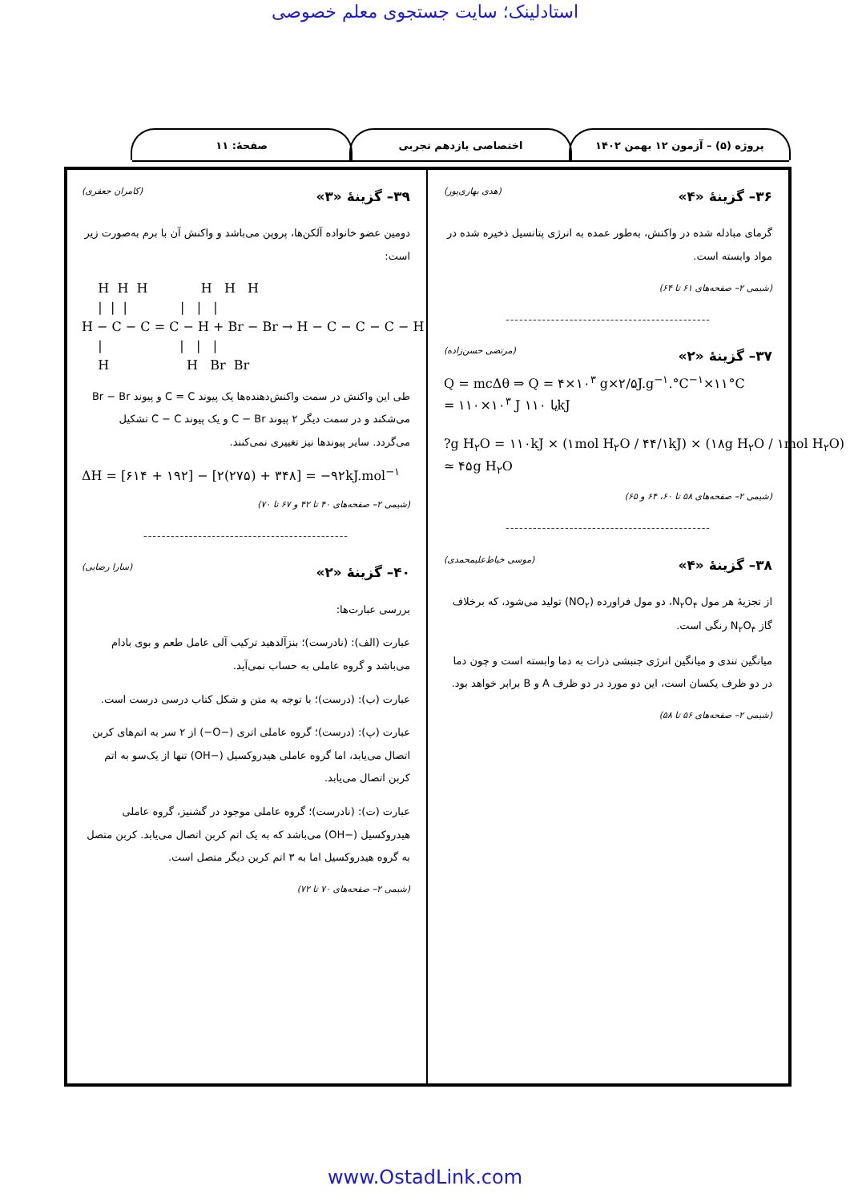استادلینک؛ سایت جستجوی معلم خصوصی
پروژه (۵) – آزمون ۱۲ بهمن ۱۴۰۲ اختصاصی یازدهم تجربی صفحهٔ: ۱۱
۳۶– گزینهٔ «۴» (هدی بهاری‌پور)
گرمای مبادله شده در واکنش، به‌طور عمده به انرژی پتانسیل ذخیره شده در مواد وابسته است.
(شیمی ۲– صفحه‌های ۶۱ تا ۶۴)
---------------------------------------------
۳۷– گزینهٔ «۲» (مرتضی حسن‌زاده)
Q = mcΔθ ⇒ Q = ۴×۱۰<sup>۳</sup> g×۲/۵J.g<sup>−۱</sup>.°C<sup>−۱</sup>×۱۱°C = ۱۱۰×۱۰<sup>۳</sup> J یا ۱۱۰kJ ?g H<sub>۲</sub>O = ۱۱۰kJ × (۱mol H<sub>۲</sub>O / ۴۴/۱kJ) × (۱۸g H<sub>۲</sub>O / ۱mol H<sub>۲</sub>O) ≃ ۴۵g H<sub>۲</sub>O
(شیمی ۲– صفحه‌های ۵۸ تا ۶۰، ۶۴ و ۶۵)
---------------------------------------------
۳۸– گزینهٔ «۴» (موسی خیاط‌علیمحمدی)
از تجزیهٔ هر مول N<sub>۲</sub>O<sub>۴</sub>، دو مول فراورده (NO<sub>۲</sub>) تولید می‌شود، که برخلاف گاز N<sub>۲</sub>O<sub>۴</sub> رنگی است.
میانگین تندی و میانگین انرژی جنبشی ذرات به دما وابسته است و چون دما در دو ظرف یکسان است، این دو مورد در دو ظرف A و B برابر خواهد بود.
(شیمی ۲– صفحه‌های ۵۶ تا ۵۸)
۳۹– گزینهٔ «۳» (کامران جعفری)
دومین عضو خانواده آلکن‌ها، پروپن می‌باشد و واکنش آن با برم به‌صورت زیر است:
H H H H H H | | | | | | H − C − C = C − H + Br − Br → H − C − C − C − H | | | | H H Br Br
طی این واکنش در سمت واکنش‌دهنده‌ها یک پیوند C = C و پیوند Br − Br می‌شکند و در سمت دیگر ۲ پیوند C − Br و یک پیوند C − C تشکیل می‌گردد. سایر پیوندها نیز تغییری نمی‌کنند.
ΔH = [۶۱۴ + ۱۹۲] − [۲(۲۷۵) + ۳۴۸] = −۹۲kJ.mol<sup>−۱</sup>
(شیمی ۲– صفحه‌های ۴۰ تا ۴۲ و ۶۷ تا ۷۰)
---------------------------------------------
۴۰– گزینهٔ «۲» (سارا رضایی)
بررسی عبارت‌ها:
عبارت (الف): (نادرست)؛ بنزآلدهید ترکیب آلی عامل طعم و بوی بادام می‌باشد و گروه عاملی به حساب نمی‌آید.
عبارت (ب): (درست)؛ با توجه به متن و شکل کتاب درسی درست است.
عبارت (پ): (درست)؛ گروه عاملی اتری (−O−) از ۲ سر به اتم‌های کربن اتصال می‌یابد، اما گروه عاملی هیدروکسیل (−OH) تنها از یک‌سو به اتم کربن اتصال می‌یابد.
عبارت (ت): (نادرست)؛ گروه عاملی موجود در گشنیز، گروه عاملی هیدروکسیل (−OH) می‌باشد که به یک اتم کربن اتصال می‌یابد. کربن متصل به گروه هیدروکسیل اما به ۳ اتم کربن دیگر متصل است.
(شیمی ۲– صفحه‌های ۷۰ تا ۷۲)
www.OstadLink.com